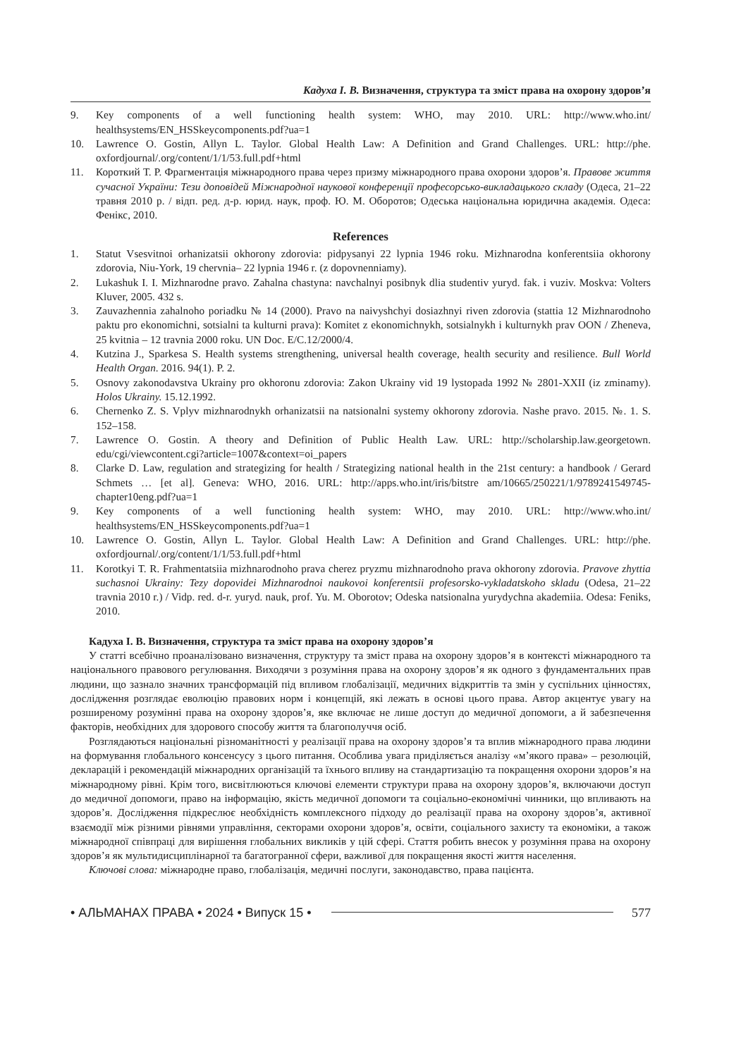Кадуха І. В. Визначення, структура та зміст права на охорону здоров’я
9. Key components of a well functioning health system: WHO, may 2010. URL: http://www.who.int/ healthsystems/EN_HSSkeycomponents.pdf?ua=1
10. Lawrence O. Gostin, Allyn L. Taylor. Global Health Law: A Definition and Grand Challenges. URL: http://phe. oxfordjournal/.org/content/1/1/53.full.pdf+html
11. Короткий Т. Р. Фрагментація міжнародного права через призму міжнародного права охорони здоров’я. Правове життя сучасної України: Тези доповідей Міжнародної наукової конференції професорсько-викладацького складу (Одеса, 21–22 травня 2010 р. / відп. ред. д-р. юрид. наук, проф. Ю. М. Оборотов; Одеська національна юридична академія. Одеса: Фенікс, 2010.
References
1. Statut Vsesvitnoi orhanizatsii okhorony zdorovia: pidpysanyi 22 lypnia 1946 roku. Mizhnarodna konferentsiia okhorony zdorovia, Niu-York, 19 chervnia– 22 lypnia 1946 r. (z dopovnenniamy).
2. Lukashuk I. I. Mizhnarodne pravo. Zahalna chastyna: navchalnyi posibnyk dlia studentiv yuryd. fak. i vuziv. Moskva: Volters Kluver, 2005. 432 s.
3. Zauvazhennia zahalnoho poriadku № 14 (2000). Pravo na naivyshchyi dosiazhnyi riven zdorovia (stattia 12 Mizhnarodnoho paktu pro ekonomichni, sotsialni ta kulturni prava): Komitet z ekonomichnykh, sotsialnykh i kulturnykh prav OON / Zheneva, 25 kvitnia – 12 travnia 2000 roku. UN Doc. E/C.12/2000/4.
4. Kutzina J., Sparkesa S. Health systems strengthening, universal health coverage, health security and resilience. Bull World Health Organ. 2016. 94(1). P. 2.
5. Osnovy zakonodavstva Ukrainy pro okhoronu zdorovia: Zakon Ukrainy vid 19 lystopada 1992 № 2801-XXII (iz zminamy). Holos Ukrainy. 15.12.1992.
6. Chernenko Z. S. Vplyv mizhnarodnykh orhanizatsii na natsionalni systemy okhorony zdorovia. Nashe pravo. 2015. №. 1. S. 152–158.
7. Lawrence O. Gostin. A theory and Definition of Public Health Law. URL: http://scholarship.law.georgetown. edu/cgi/viewcontent.cgi?article=1007&context=oi_papers
8. Clarke D. Law, regulation and strategizing for health / Strategizing national health in the 21st century: a handbook / Gerard Schmets … [et al]. Geneva: WHO, 2016. URL: http://apps.who.int/iris/bitstre am/10665/250221/1/9789241549745-chapter10eng.pdf?ua=1
9. Key components of a well functioning health system: WHO, may 2010. URL: http://www.who.int/ healthsystems/EN_HSSkeycomponents.pdf?ua=1
10. Lawrence O. Gostin, Allyn L. Taylor. Global Health Law: A Definition and Grand Challenges. URL: http://phe. oxfordjournal/.org/content/1/1/53.full.pdf+html
11. Korotkyi T. R. Frahmentatsiia mizhnarodnoho prava cherez pryzmu mizhnarodnoho prava okhorony zdorovia. Pravove zhyttia suchasnoi Ukrainy: Tezy dopovidei Mizhnarodnoi naukovoi konferentsii profesorsko-vykladatskoho skladu (Odesa, 21–22 travnia 2010 r.) / Vidp. red. d-r. yuryd. nauk, prof. Yu. M. Oborotov; Odeska natsionalna yurydychna akademiia. Odesa: Feniks, 2010.
Кадуха І. В. Визначення, структура та зміст права на охорону здоров’я
У статті всебічно проаналізовано визначення, структуру та зміст права на охорону здоров’я в контексті міжнародного та національного правового регулювання. Виходячи з розуміння права на охорону здоров’я як одного з фундаментальних прав людини, що зазнало значних трансформацій під впливом глобалізації, медичних відкриттів та змін у суспільних цінностях, дослідження розглядає еволюцію правових норм і концепцій, які лежать в основі цього права. Автор акцентує увагу на розширеному розумінні права на охорону здоров’я, яке включає не лише доступ до медичної допомоги, а й забезпечення факторів, необхідних для здорового способу життя та благополуччя осіб.
Розглядаються національні різноманітності у реалізації права на охорону здоров’я та вплив міжнародного права людини на формування глобального консенсусу з цього питання. Особлива увага приділяється аналізу «м’якого права» – резолюцій, декларацій і рекомендацій міжнародних організацій та їхнього впливу на стандартизацію та покращення охорони здоров’я на міжнародному рівні. Крім того, висвітлюються ключові елементи структури права на охорону здоров’я, включаючи доступ до медичної допомоги, право на інформацію, якість медичної допомоги та соціально-економічні чинники, що впливають на здоров’я. Дослідження підкреслює необхідність комплексного підходу до реалізації права на охорону здоров’я, активної взаємодії між різними рівнями управління, секторами охорони здоров’я, освіти, соціального захисту та економіки, а також міжнародної співпраці для вирішення глобальних викликів у цій сфері. Стаття робить внесок у розуміння права на охорону здоров’я як мультидисциплінарної та багатогранної сфери, важливої для покращення якості життя населення.
Ключові слова: міжнародне право, глобалізація, медичні послуги, законодавство, права пацієнта.
• АЛЬМАНАХ ПРАВА • 2024 • Випуск 15 • 577